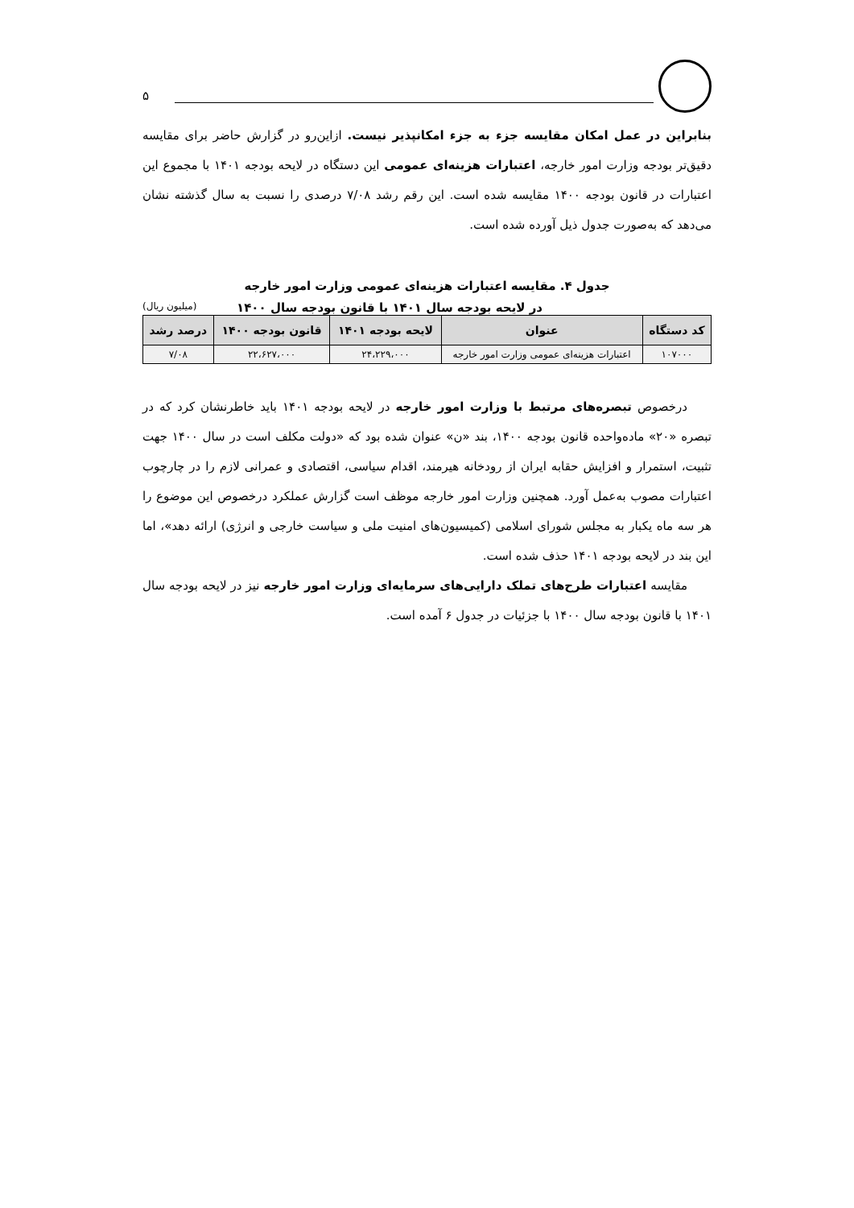۵
بنابراین در عمل امکان مقایسه جزء به جزء امکانپذیر نیست. ازاین‌رو در گزارش حاضر برای مقایسه دقیق‌تر بودجه وزارت امور خارجه، اعتبارات هزینه‌ای عمومی این دستگاه در لایحه بودجه ۱۴۰۱ با مجموع این اعتبارات در قانون بودجه ۱۴۰۰ مقایسه شده است. این رقم رشد ۷/۰۸ درصدی را نسبت به سال گذشته نشان می‌دهد که به‌صورت جدول ذیل آورده شده است.
جدول ۴. مقایسه اعتبارات هزینه‌ای عمومی وزارت امور خارجه
در لایحه بودجه سال ۱۴۰۱ با قانون بودجه سال ۱۴۰۰ (میلیون ریال)
| کد دستگاه | عنوان | لایحه بودجه ۱۴۰۱ | قانون بودجه ۱۴۰۰ | درصد رشد |
| --- | --- | --- | --- | --- |
| ۱۰۷۰۰۰ | اعتبارات هزینه‌ای عمومی وزارت امور خارجه | ۲۴،۲۲۹،۰۰۰ | ۲۲،۶۲۷،۰۰۰ | ۷/۰۸ |
درخصوص تبصره‌های مرتبط با وزارت امور خارجه در لایحه بودجه ۱۴۰۱ باید خاطرنشان کرد که در تبصره «۲۰» ماده‌واحده قانون بودجه ۱۴۰۰، بند «ن» عنوان شده بود که «دولت مکلف است در سال ۱۴۰۰ جهت تثبیت، استمرار و افزایش حقابه ایران از رودخانه هیرمند، اقدام سیاسی، اقتصادی و عمرانی لازم را در چارچوب اعتبارات مصوب به‌عمل آورد. همچنین وزارت امور خارجه موظف است گزارش عملکرد درخصوص این موضوع را هر سه ماه یکبار به مجلس شورای اسلامی (کمیسیون‌های امنیت ملی و سیاست خارجی و انرژی) ارائه دهد»، اما این بند در لایحه بودجه ۱۴۰۱ حذف شده است.
مقایسه اعتبارات طرح‌های تملک دارایی‌های سرمایه‌ای وزارت امور خارجه نیز در لایحه بودجه سال ۱۴۰۱ با قانون بودجه سال ۱۴۰۰ با جزئیات در جدول ۶ آمده است.